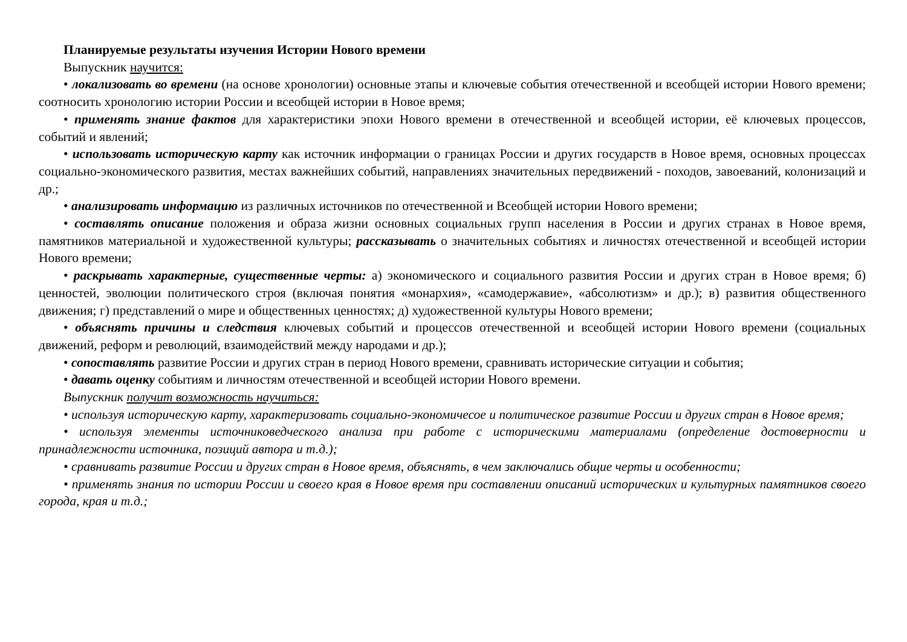Планируемые результаты изучения Истории Нового времени
Выпускник научится:
• локализовать во времени (на основе хронологии) основные этапы и ключевые события отечественной и всеобщей истории Нового времени; соотносить хронологию истории России и всеобщей истории в Новое время;
• применять знание фактов для характеристики эпохи Нового времени в отечественной и всеобщей истории, её ключевых процессов, событий и явлений;
• использовать историческую карту как источник информации о границах России и других государств в Новое время, основных процессах социально-экономического развития, местах важнейших событий, направлениях значительных передвижений - походов, завоеваний, колонизаций и др.;
• анализировать информацию из различных источников по отечественной и Всеобщей истории Нового времени;
• составлять описание положения и образа жизни основных социальных групп населения в России и других странах в Новое время, памятников материальной и художественной культуры; рассказывать о значительных событиях и личностях отечественной и всеобщей истории Нового времени;
• раскрывать характерные, существенные черты: а) экономического и социального развития России и других стран в Новое время; б) ценностей, эволюции политического строя (включая понятия «монархия», «самодержавие», «абсолютизм» и др.); в) развития общественного движения; г) представлений о мире и общественных ценностях; д) художественной культуры Нового времени;
• объяснять причины и следствия ключевых событий и процессов отечественной и всеобщей истории Нового времени (социальных движений, реформ и революций, взаимодействий между народами и др.);
• сопоставлять развитие России и других стран в период Нового времени, сравнивать исторические ситуации и события;
• давать оценку событиям и личностям отечественной и всеобщей истории Нового времени.
Выпускник получит возможность научиться:
• используя историческую карту, характеризовать социально-экономичесое и политическое развитие России и других стран в Новое время;
• используя элементы источниковедческого анализа при работе с историческими материалами (определение достоверности и принадлежности источника, позиций автора и т.д.);
• сравнивать развитие России и других стран в Новое время, объяснять, в чем заключались общие черты и особенности;
• применять знания по истории России и своего края в Новое время при составлении описаний исторических и культурных памятников своего города, края и т.д.;